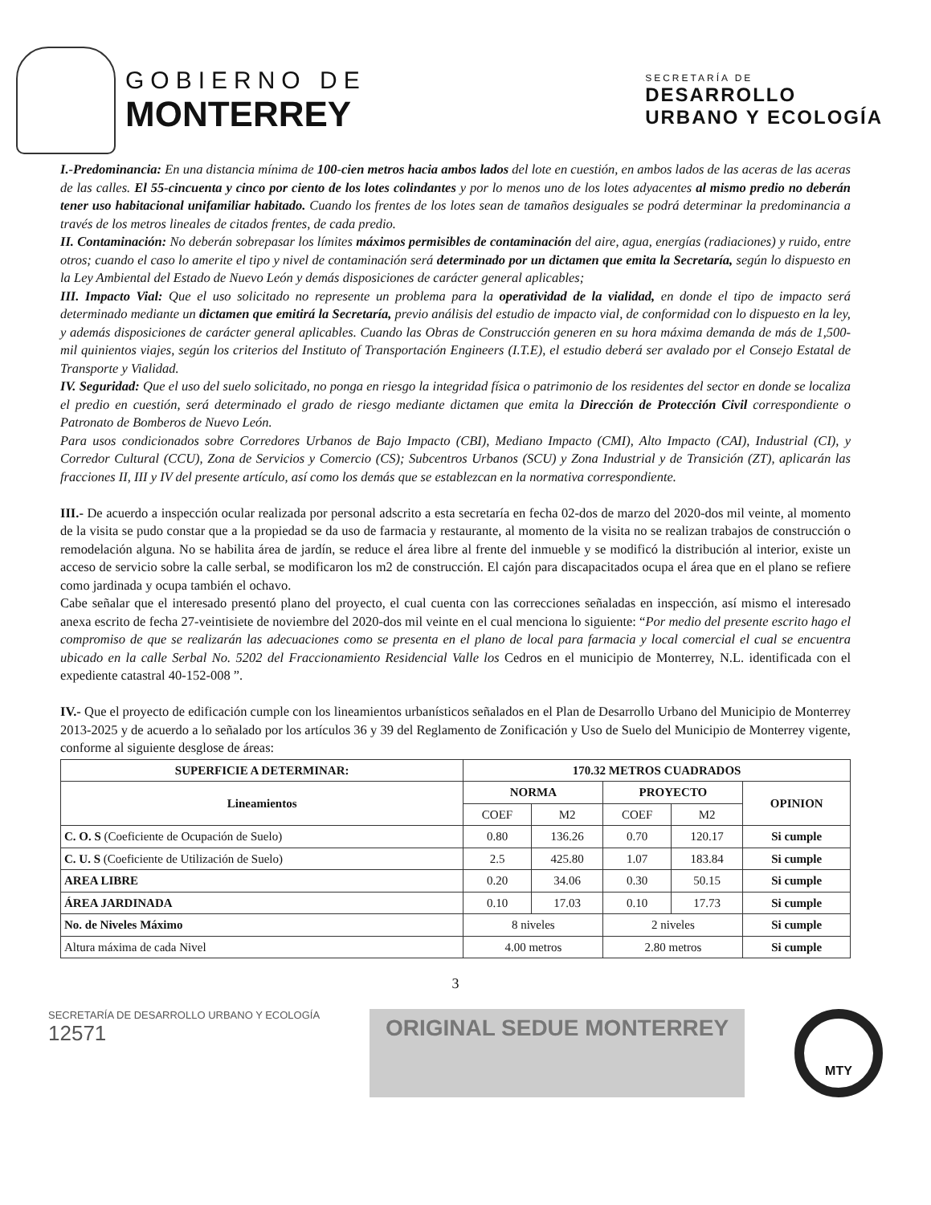GOBIERNO DE
MONTERREY
SECRETARÍA DE
DESARROLLO
URBANO Y ECOLOGÍA
I.-Predominancia: En una distancia mínima de 100-cien metros hacia ambos lados del lote en cuestión, en ambos lados de las aceras de las aceras de las calles. El 55-cincuenta y cinco por ciento de los lotes colindantes y por lo menos uno de los lotes adyacentes al mismo predio no deberán tener uso habitacional unifamiliar habitado. Cuando los frentes de los lotes sean de tamaños desiguales se podrá determinar la predominancia a través de los metros lineales de citados frentes, de cada predio.
II. Contaminación: No deberán sobrepasar los límites máximos permisibles de contaminación del aire, agua, energías (radiaciones) y ruido, entre otros; cuando el caso lo amerite el tipo y nivel de contaminación será determinado por un dictamen que emita la Secretaría, según lo dispuesto en la Ley Ambiental del Estado de Nuevo León y demás disposiciones de carácter general aplicables;
III. Impacto Vial: Que el uso solicitado no represente un problema para la operatividad de la vialidad, en donde el tipo de impacto será determinado mediante un dictamen que emitirá la Secretaría, previo análisis del estudio de impacto vial, de conformidad con lo dispuesto en la ley, y además disposiciones de carácter general aplicables. Cuando las Obras de Construcción generen en su hora máxima demanda de más de 1,500-mil quinientos viajes, según los criterios del Instituto of Transportación Engineers (I.T.E), el estudio deberá ser avalado por el Consejo Estatal de Transporte y Vialidad.
IV. Seguridad: Que el uso del suelo solicitado, no ponga en riesgo la integridad física o patrimonio de los residentes del sector en donde se localiza el predio en cuestión, será determinado el grado de riesgo mediante dictamen que emita la Dirección de Protección Civil correspondiente o Patronato de Bomberos de Nuevo León.
Para usos condicionados sobre Corredores Urbanos de Bajo Impacto (CBI), Mediano Impacto (CMI), Alto Impacto (CAI), Industrial (CI), y Corredor Cultural (CCU), Zona de Servicios y Comercio (CS); Subcentros Urbanos (SCU) y Zona Industrial y de Transición (ZT), aplicarán las fracciones II, III y IV del presente artículo, así como los demás que se establezcan en la normativa correspondiente.
III.- De acuerdo a inspección ocular realizada por personal adscrito a esta secretaría en fecha 02-dos de marzo del 2020-dos mil veinte, al momento de la visita se pudo constar que a la propiedad se da uso de farmacia y restaurante, al momento de la visita no se realizan trabajos de construcción o remodelación alguna. No se habilita área de jardín, se reduce el área libre al frente del inmueble y se modificó la distribución al interior, existe un acceso de servicio sobre la calle serbal, se modificaron los m2 de construcción. El cajón para discapacitados ocupa el área que en el plano se refiere como jardinada y ocupa también el ochavo.
Cabe señalar que el interesado presentó plano del proyecto, el cual cuenta con las correcciones señaladas en inspección, así mismo el interesado anexa escrito de fecha 27-veintisiete de noviembre del 2020-dos mil veinte en el cual menciona lo siguiente: “Por medio del presente escrito hago el compromiso de que se realizarán las adecuaciones como se presenta en el plano de local para farmacia y local comercial el cual se encuentra ubicado en la calle Serbal No. 5202 del Fraccionamiento Residencial Valle los Cedros en el municipio de Monterrey, N.L. identificada con el expediente catastral 40-152-008 ”.
IV.- Que el proyecto de edificación cumple con los lineamientos urbanísticos señalados en el Plan de Desarrollo Urbano del Municipio de Monterrey 2013-2025 y de acuerdo a lo señalado por los artículos 36 y 39 del Reglamento de Zonificación y Uso de Suelo del Municipio de Monterrey vigente, conforme al siguiente desglose de áreas:
| SUPERFICIE A DETERMINAR: | 170.32 METROS CUADRADOS | | | | |
| --- | --- | --- | --- | --- | --- |
| Lineamientos | NORMA | | PROYECTO | | OPINION |
| | COEF | M2 | COEF | M2 | |
| C. O. S (Coeficiente de Ocupación de Suelo) | 0.80 | 136.26 | 0.70 | 120.17 | Si cumple |
| C. U. S (Coeficiente de Utilización de Suelo) | 2.5 | 425.80 | 1.07 | 183.84 | Si cumple |
| AREA LIBRE | 0.20 | 34.06 | 0.30 | 50.15 | Si cumple |
| ÁREA JARDINADA | 0.10 | 17.03 | 0.10 | 17.73 | Si cumple |
| No. de Niveles Máximo | 8 niveles | | 2 niveles | | Si cumple |
| Altura máxima de cada Nivel | 4.00 metros | | 2.80 metros | | Si cumple |
3
SECRETARÍA DE DESARROLLO URBANO Y ECOLOGÍA
12571
ORIGINAL SEDUE MONTERREY
MTY